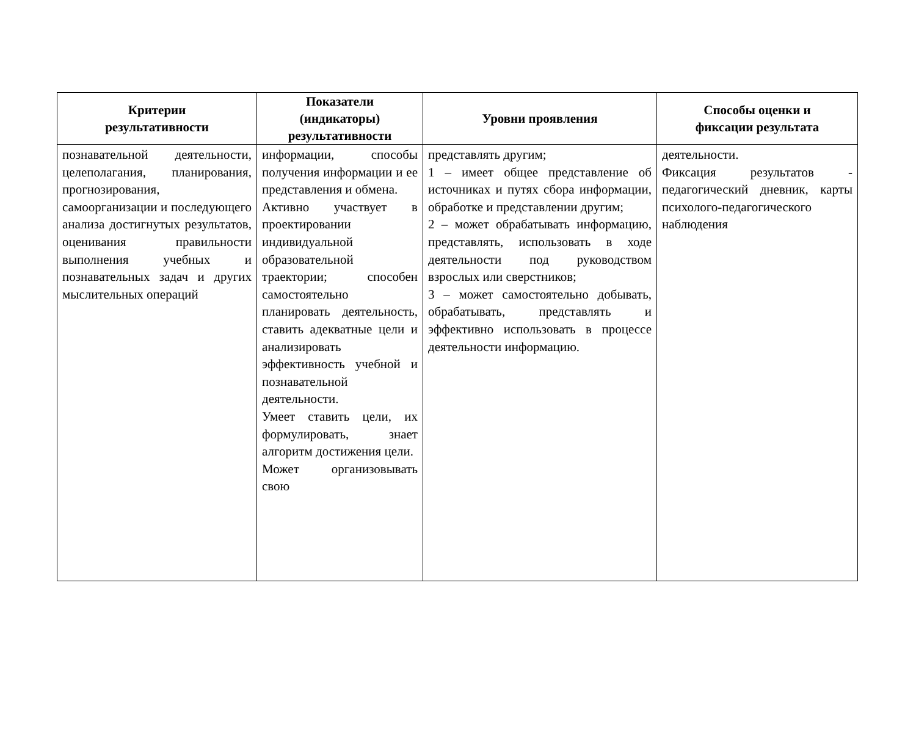| Критерии результативности | Показатели (индикаторы) результативности | Уровни проявления | Способы оценки и фиксации результата |
| --- | --- | --- | --- |
| познавательной деятельности, целеполагания, планирования, прогнозирования, самоорганизации и последующего анализа достигнутых результатов, оценивания правильности выполнения учебных и познавательных задач и других мыслительных операций | информации, способы получения информации и ее представления и обмена. Активно участвует в проектировании индивидуальной образовательной траектории; способен самостоятельно планировать деятельность, ставить адекватные цели и анализировать эффективность учебной и познавательной деятельности. Умеет ставить цели, их формулировать, знает алгоритм достижения цели. Может организовывать свою | представлять другим; 1 – имеет общее представление об источниках и путях сбора информации, обработке и представлении другим; 2 – может обрабатывать информацию, представлять, использовать в ходе деятельности под руководством взрослых или сверстников; 3 – может самостоятельно добывать, обрабатывать, представлять и эффективно использовать в процессе деятельности информацию. | деятельности. Фиксация результатов - педагогический дневник, карты психолого-педагогического наблюдения |